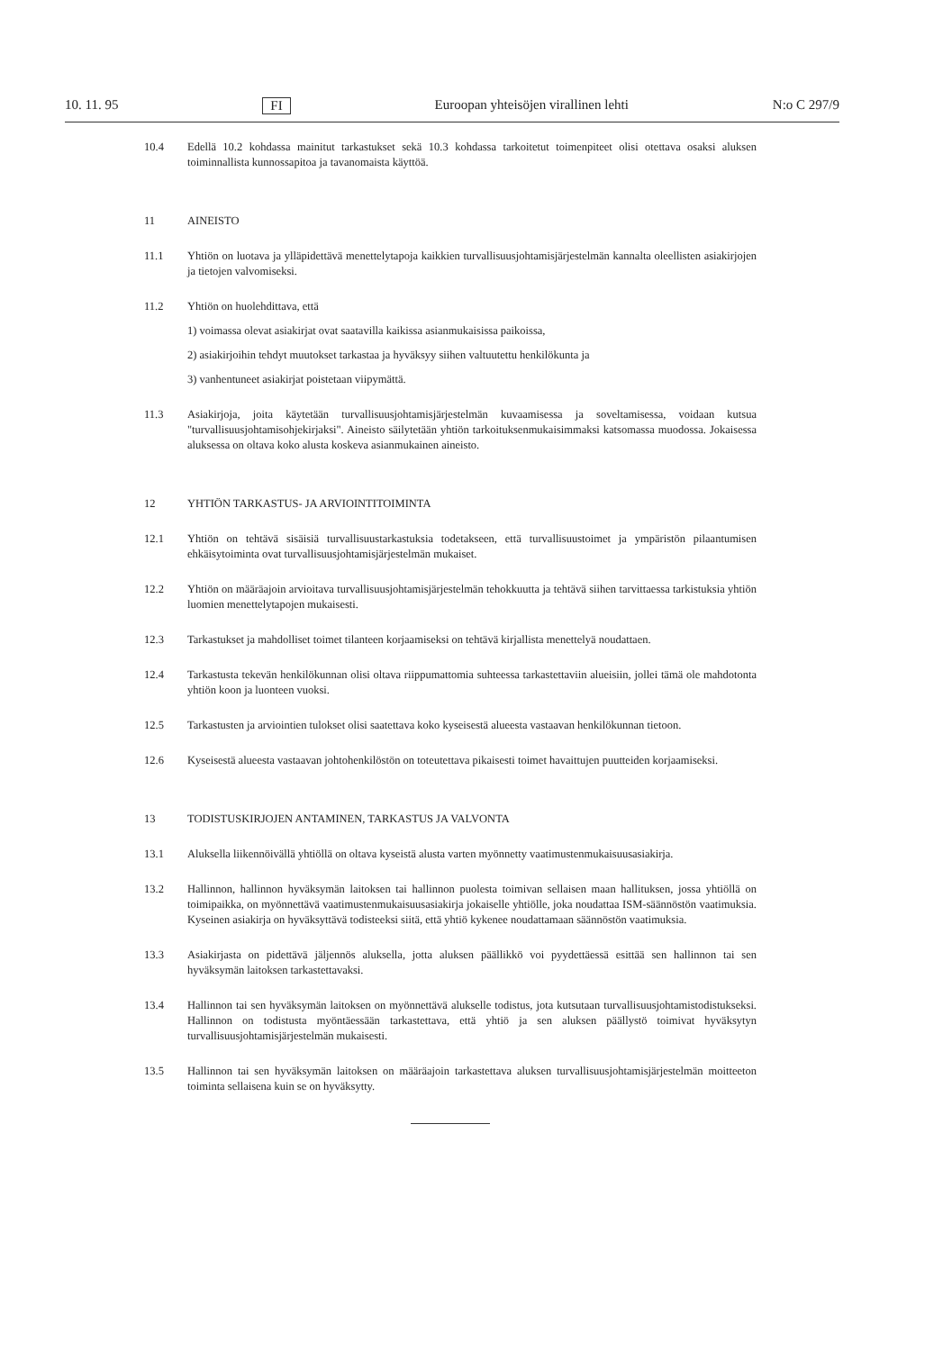10. 11. 95 FI Euroopan yhteisöjen virallinen lehti N:o C 297/9
10.4 Edellä 10.2 kohdassa mainitut tarkastukset sekä 10.3 kohdassa tarkoitetut toimenpiteet olisi otettava osaksi aluksen toiminnallista kunnossapitoa ja tavanomaista käyttöä.
11 AINEISTO
11.1 Yhtiön on luotava ja ylläpidettävä menettelytapoja kaikkien turvallisuusjohtamisjärjestelmän kannalta oleellisten asiakirjojen ja tietojen valvomiseksi.
11.2 Yhtiön on huolehdittava, että
1) voimassa olevat asiakirjat ovat saatavilla kaikissa asianmukaisissa paikoissa,
2) asiakirjoihin tehdyt muutokset tarkastaa ja hyväksyy siihen valtuutettu henkilökunta ja
3) vanhentuneet asiakirjat poistetaan viipymättä.
11.3 Asiakirjoja, joita käytetään turvallisuusjohtamisjärjestelmän kuvaamisessa ja soveltamisessa, voidaan kutsua "turvallisuusjohtamisohjekirjaksi". Aineisto säilytetään yhtiön tarkoituksenmukaisimmaksi katsomassa muodossa. Jokaisessa aluksessa on oltava koko alusta koskeva asianmukainen aineisto.
12 YHTIÖN TARKASTUS- JA ARVIOINTITOIMINTA
12.1 Yhtiön on tehtävä sisäisiä turvallisuustarkastuksia todetakseen, että turvallisuustoimet ja ympäristön pilaantumisen ehkäisytoiminta ovat turvallisuusjohtamisjärjestelmän mukaiset.
12.2 Yhtiön on määräajoin arvioitava turvallisuusjohtamisjärjestelmän tehokkuutta ja tehtävä siihen tarvittaessa tarkistuksia yhtiön luomien menettelytapojen mukaisesti.
12.3 Tarkastukset ja mahdolliset toimet tilanteen korjaamiseksi on tehtävä kirjallista menettelyä noudattaen.
12.4 Tarkastusta tekevän henkilökunnan olisi oltava riippumattomia suhteessa tarkastettaviin alueisiin, jollei tämä ole mahdotonta yhtiön koon ja luonteen vuoksi.
12.5 Tarkastusten ja arviointien tulokset olisi saatettava koko kyseisestä alueesta vastaavan henkilökunnan tietoon.
12.6 Kyseisestä alueesta vastaavan johtohenkilöstön on toteutettava pikaisesti toimet havaittujen puutteiden korjaamiseksi.
13 TODISTUSKIRJOJEN ANTAMINEN, TARKASTUS JA VALVONTA
13.1 Aluksella liikennöivällä yhtiöllä on oltava kyseistä alusta varten myönnetty vaatimustenmukaisuusasiakirja.
13.2 Hallinnon, hallinnon hyväksymän laitoksen tai hallinnon puolesta toimivan sellaisen maan hallituksen, jossa yhtiöllä on toimipaikka, on myönnettävä vaatimustenmukaisuusasiakirja jokaiselle yhtiölle, joka noudattaa ISM-säännöstön vaatimuksia. Kyseinen asiakirja on hyväksyttävä todisteeksi siitä, että yhtiö kykenee noudattamaan säännöstön vaatimuksia.
13.3 Asiakirjasta on pidettävä jäljennös aluksella, jotta aluksen päällikkö voi pyydettäessä esittää sen hallinnon tai sen hyväksymän laitoksen tarkastettavaksi.
13.4 Hallinnon tai sen hyväksymän laitoksen on myönnettävä alukselle todistus, jota kutsutaan turvallisuusjohtamistodistukseksi. Hallinnon on todistusta myöntäessään tarkastettava, että yhtiö ja sen aluksen päällystö toimivat hyväksytyn turvallisuusjohtamisjärjestelmän mukaisesti.
13.5 Hallinnon tai sen hyväksymän laitoksen on määräajoin tarkastettava aluksen turvallisuusjohtamisjärjestelmän moitteeton toiminta sellaisena kuin se on hyväksytty.